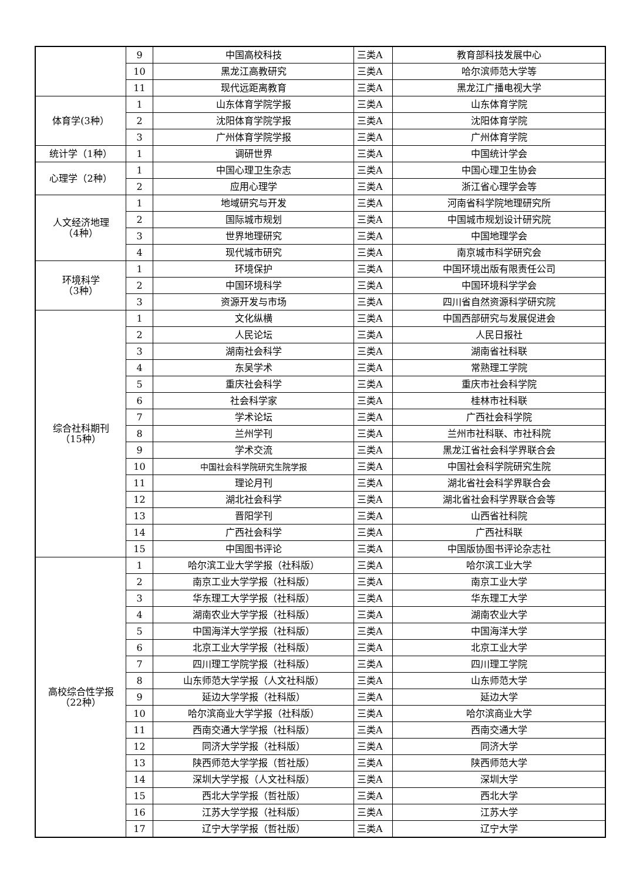| | 9 | 中国高校科技 | 三类A | 教育部科技发展中心 |
| | 10 | 黑龙江高教研究 | 三类A | 哈尔滨师范大学等 |
| | 11 | 现代远距离教育 | 三类A | 黑龙江广播电视大学 |
| 体育学(3种） | 1 | 山东体育学院学报 | 三类A | 山东体育学院 |
| | 2 | 沈阳体育学院学报 | 三类A | 沈阳体育学院 |
| | 3 | 广州体育学院学报 | 三类A | 广州体育学院 |
| 统计学（1种） | 1 | 调研世界 | 三类A | 中国统计学会 |
| 心理学（2种） | 1 | 中国心理卫生杂志 | 三类A | 中国心理卫生协会 |
| | 2 | 应用心理学 | 三类A | 浙江省心理学会等 |
| 人文经济地理 （4种） | 1 | 地域研究与开发 | 三类A | 河南省科学院地理研究所 |
| | 2 | 国际城市规划 | 三类A | 中国城市规划设计研究院 |
| | 3 | 世界地理研究 | 三类A | 中国地理学会 |
| | 4 | 现代城市研究 | 三类A | 南京城市科学研究会 |
| 环境科学 （3种） | 1 | 环境保护 | 三类A | 中国环境出版有限责任公司 |
| | 2 | 中国环境科学 | 三类A | 中国环境科学学会 |
| | 3 | 资源开发与市场 | 三类A | 四川省自然资源科学研究院 |
| 综合社科期刊 （15种） | 1 | 文化纵横 | 三类A | 中国西部研究与发展促进会 |
| | 2 | 人民论坛 | 三类A | 人民日报社 |
| | 3 | 湖南社会科学 | 三类A | 湖南省社科联 |
| | 4 | 东吴学术 | 三类A | 常熟理工学院 |
| | 5 | 重庆社会科学 | 三类A | 重庆市社会科学院 |
| | 6 | 社会科学家 | 三类A | 桂林市社科联 |
| | 7 | 学术论坛 | 三类A | 广西社会科学院 |
| | 8 | 兰州学刊 | 三类A | 兰州市社科联、市社科院 |
| | 9 | 学术交流 | 三类A | 黑龙江省社会科学界联合会 |
| | 10 | 中国社会科学院研究生院学报 | 三类A | 中国社会科学院研究生院 |
| | 11 | 理论月刊 | 三类A | 湖北省社会科学界联合会 |
| | 12 | 湖北社会科学 | 三类A | 湖北省社会科学界联合会等 |
| | 13 | 晋阳学刊 | 三类A | 山西省社科院 |
| | 14 | 广西社会科学 | 三类A | 广西社科联 |
| | 15 | 中国图书评论 | 三类A | 中国版协图书评论杂志社 |
| 高校综合性学报 （22种） | 1 | 哈尔滨工业大学学报（社科版） | 三类A | 哈尔滨工业大学 |
| | 2 | 南京工业大学学报（社科版） | 三类A | 南京工业大学 |
| | 3 | 华东理工大学学报（社科版） | 三类A | 华东理工大学 |
| | 4 | 湖南农业大学学报（社科版） | 三类A | 湖南农业大学 |
| | 5 | 中国海洋大学学报（社科版） | 三类A | 中国海洋大学 |
| | 6 | 北京工业大学学报（社科版） | 三类A | 北京工业大学 |
| | 7 | 四川理工学院学报（社科版） | 三类A | 四川理工学院 |
| | 8 | 山东师范大学学报（人文社科版） | 三类A | 山东师范大学 |
| | 9 | 延边大学学报（社科版） | 三类A | 延边大学 |
| | 10 | 哈尔滨商业大学学报（社科版） | 三类A | 哈尔滨商业大学 |
| | 11 | 西南交通大学学报（社科版） | 三类A | 西南交通大学 |
| | 12 | 同济大学学报（社科版） | 三类A | 同济大学 |
| | 13 | 陕西师范大学学报（哲社版） | 三类A | 陕西师范大学 |
| | 14 | 深圳大学学报（人文社科版） | 三类A | 深圳大学 |
| | 15 | 西北大学学报（哲社版） | 三类A | 西北大学 |
| | 16 | 江苏大学学报（社科版） | 三类A | 江苏大学 |
| | 17 | 辽宁大学学报（哲社版） | 三类A | 辽宁大学 |